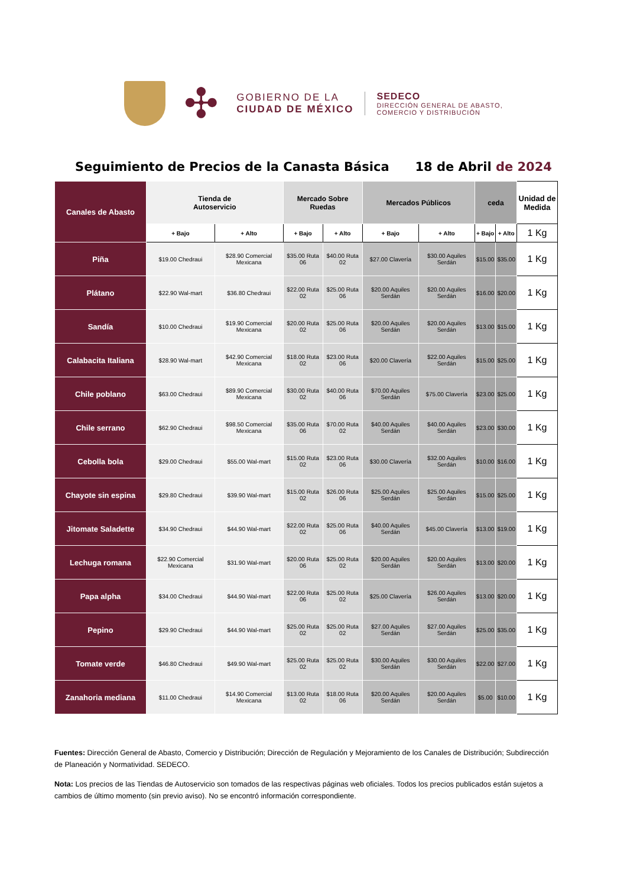✣
GOBIERNO DE LA
CIUDAD DE MÉXICO
SEDECO
DIRECCIÓN GENERAL DE ABASTO,
COMERCIO Y DISTRIBUCIÓN
Seguimiento de Precios de la Canasta Básica 18 de Abril de 2024
| Canales de Abasto | Tienda de Autoservicio | | Mercado Sobre Ruedas | | Mercados Públicos | | ceda | | Unidad de Medida |
| --- | --- | --- | --- | --- | --- | --- | --- | --- | --- |
| | + Bajo | + Alto | + Bajo | + Alto | + Bajo | + Alto | + Bajo | + Alto | 1 Kg |
| Piña | $19.00 Chedraui | $28.90 Comercial Mexicana | $35.00 Ruta 06 | $40.00 Ruta 02 | $27.00 Clavería | $30.00 Aquiles Serdán | $15.00 | $35.00 | 1 Kg |
| Plátano | $22.90 Wal-mart | $36.80 Chedraui | $22.00 Ruta 02 | $25.00 Ruta 06 | $20.00 Aquiles Serdán | $20.00 Aquiles Serdán | $16.00 | $20.00 | 1 Kg |
| Sandía | $10.00 Chedraui | $19.90 Comercial Mexicana | $20.00 Ruta 02 | $25.00 Ruta 06 | $20.00 Aquiles Serdán | $20.00 Aquiles Serdán | $13.00 | $15.00 | 1 Kg |
| Calabacita Italiana | $28.90 Wal-mart | $42.90 Comercial Mexicana | $18.00 Ruta 02 | $23.00 Ruta 06 | $20.00 Clavería | $22.00 Aquiles Serdán | $15.00 | $25.00 | 1 Kg |
| Chile poblano | $63.00 Chedraui | $89.90 Comercial Mexicana | $30.00 Ruta 02 | $40.00 Ruta 06 | $70.00 Aquiles Serdán | $75.00 Clavería | $23.00 | $25.00 | 1 Kg |
| Chile serrano | $62.90 Chedraui | $98.50 Comercial Mexicana | $35.00 Ruta 06 | $70.00 Ruta 02 | $40.00 Aquiles Serdán | $40.00 Aquiles Serdán | $23.00 | $30.00 | 1 Kg |
| Cebolla bola | $29.00 Chedraui | $55.00 Wal-mart | $15.00 Ruta 02 | $23.00 Ruta 06 | $30.00 Clavería | $32.00 Aquiles Serdán | $10.00 | $16.00 | 1 Kg |
| Chayote sin espina | $29.80 Chedraui | $39.90 Wal-mart | $15.00 Ruta 02 | $26.00 Ruta 06 | $25.00 Aquiles Serdán | $25.00 Aquiles Serdán | $15.00 | $25.00 | 1 Kg |
| Jitomate Saladette | $34.90 Chedraui | $44.90 Wal-mart | $22.00 Ruta 02 | $25.00 Ruta 06 | $40.00 Aquiles Serdán | $45.00 Clavería | $13.00 | $19.00 | 1 Kg |
| Lechuga romana | $22.90 Comercial Mexicana | $31.90 Wal-mart | $20.00 Ruta 06 | $25.00 Ruta 02 | $20.00 Aquiles Serdán | $20.00 Aquiles Serdán | $13.00 | $20.00 | 1 Kg |
| Papa alpha | $34.00 Chedraui | $44.90 Wal-mart | $22.00 Ruta 06 | $25.00 Ruta 02 | $25.00 Clavería | $26.00 Aquiles Serdán | $13.00 | $20.00 | 1 Kg |
| Pepino | $29.90 Chedraui | $44.90 Wal-mart | $25.00 Ruta 02 | $25.00 Ruta 02 | $27.00 Aquiles Serdán | $27.00 Aquiles Serdán | $25.00 | $35.00 | 1 Kg |
| Tomate verde | $46.80 Chedraui | $49.90 Wal-mart | $25.00 Ruta 02 | $25.00 Ruta 02 | $30.00 Aquiles Serdán | $30.00 Aquiles Serdán | $22.00 | $27.00 | 1 Kg |
| Zanahoria mediana | $11.00 Chedraui | $14.90 Comercial Mexicana | $13.00 Ruta 02 | $18.00 Ruta 06 | $20.00 Aquiles Serdán | $20.00 Aquiles Serdán | $5.00 | $10.00 | 1 Kg |
Fuentes: Dirección General de Abasto, Comercio y Distribución; Dirección de Regulación y Mejoramiento de los Canales de Distribución; Subdirección de Planeación y Normatividad. SEDECO.
Nota: Los precios de las Tiendas de Autoservicio son tomados de las respectivas páginas web oficiales. Todos los precios publicados están sujetos a cambios de último momento (sin previo aviso). No se encontró información correspondiente.